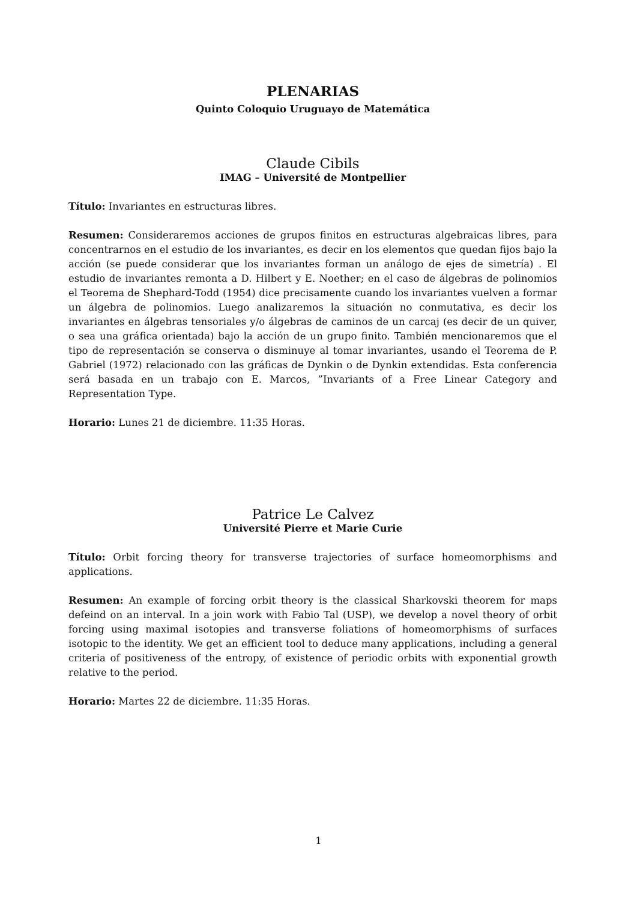PLENARIAS
Quinto Coloquio Uruguayo de Matemática
Claude Cibils
IMAG – Université de Montpellier
Título: Invariantes en estructuras libres.
Resumen: Consideraremos acciones de grupos finitos en estructuras algebraicas libres, para concentrarnos en el estudio de los invariantes, es decir en los elementos que quedan fijos bajo la acción (se puede considerar que los invariantes forman un análogo de ejes de simetría) . El estudio de invariantes remonta a D. Hilbert y E. Noether; en el caso de álgebras de polinomios el Teorema de Shephard-Todd (1954) dice precisamente cuando los invariantes vuelven a formar un álgebra de polinomios. Luego analizaremos la situación no conmutativa, es decir los invariantes en álgebras tensoriales y/o álgebras de caminos de un carcaj (es decir de un quiver, o sea una gráfica orientada) bajo la acción de un grupo finito. También mencionaremos que el tipo de representación se conserva o disminuye al tomar invariantes, usando el Teorema de P. Gabriel (1972) relacionado con las gráficas de Dynkin o de Dynkin extendidas. Esta conferencia será basada en un trabajo con E. Marcos, ”Invariants of a Free Linear Category and Representation Type.
Horario: Lunes 21 de diciembre. 11:35 Horas.
Patrice Le Calvez
Université Pierre et Marie Curie
Título: Orbit forcing theory for transverse trajectories of surface homeomorphisms and applications.
Resumen: An example of forcing orbit theory is the classical Sharkovski theorem for maps defeind on an interval. In a join work with Fabio Tal (USP), we develop a novel theory of orbit forcing using maximal isotopies and transverse foliations of homeomorphisms of surfaces isotopic to the identity. We get an efficient tool to deduce many applications, including a general criteria of positiveness of the entropy, of existence of periodic orbits with exponential growth relative to the period.
Horario: Martes 22 de diciembre. 11:35 Horas.
1